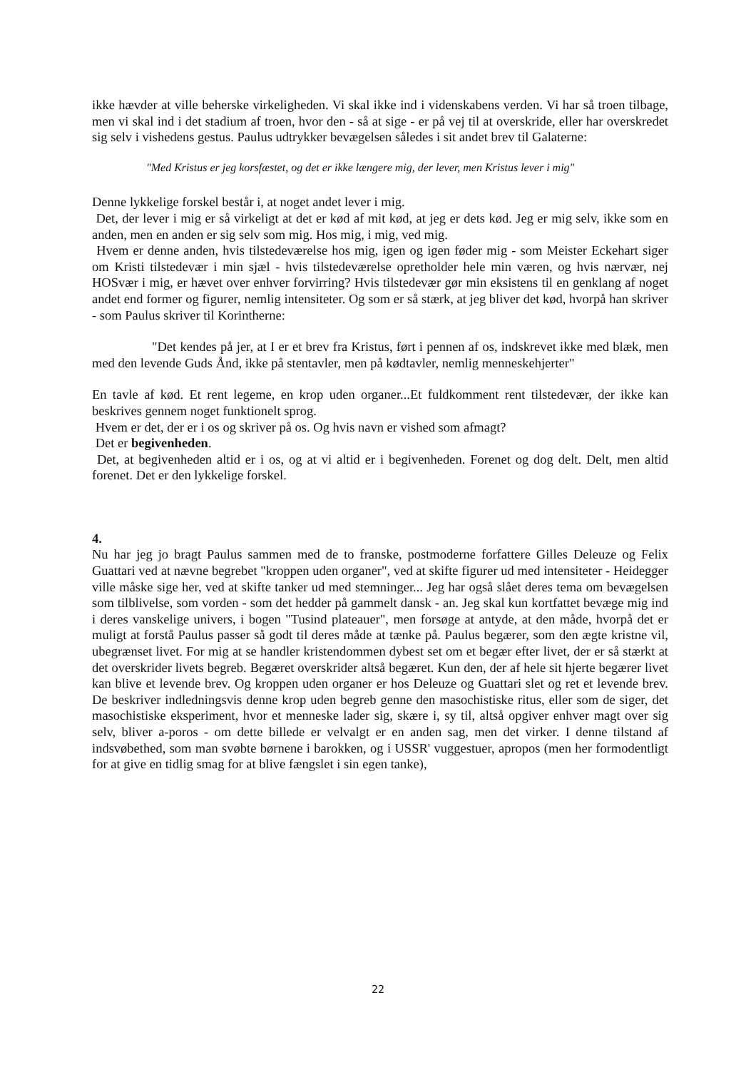ikke hævder at ville beherske virkeligheden. Vi skal ikke ind i videnskabens verden. Vi har så troen tilbage, men vi skal ind i det stadium af troen, hvor den - så at sige - er på vej til at overskride, eller har overskredet sig selv i vishedens gestus. Paulus udtrykker bevægelsen således i sit andet brev til Galaterne:
"Med Kristus er jeg korsfæstet, og det er ikke længere mig, der lever, men Kristus lever i mig"
Denne lykkelige forskel består i, at noget andet lever i mig.
Det, der lever i mig er så virkeligt at det er kød af mit kød, at jeg er dets kød. Jeg er mig selv, ikke som en anden, men en anden er sig selv som mig. Hos mig, i mig, ved mig.
Hvem er denne anden, hvis tilstedeværelse hos mig, igen og igen føder mig - som Meister Eckehart siger om Kristi tilstedevær i min sjæl - hvis tilstedeværelse opretholder hele min væren, og hvis nærvær, nej HOSvær i mig, er hævet over enhver forvirring? Hvis tilstedevær gør min eksistens til en genklang af noget andet end former og figurer, nemlig intensiteter. Og som er så stærk, at jeg bliver det kød, hvorpå han skriver - som Paulus skriver til Korintherne:
"Det kendes på jer, at I er et brev fra Kristus, ført i pennen af os, indskrevet ikke med blæk, men med den levende Guds Ånd, ikke på stentavler, men på kødtavler, nemlig menneskehjerter"
En tavle af kød. Et rent legeme, en krop uden organer...Et fuldkomment rent tilstedevær, der ikke kan beskrives gennem noget funktionelt sprog.
Hvem er det, der er i os og skriver på os. Og hvis navn er vished som afmagt?
Det er begivenheden.
Det, at begivenheden altid er i os, og at vi altid er i begivenheden. Forenet og dog delt. Delt, men altid forenet. Det er den lykkelige forskel.
4.
Nu har jeg jo bragt Paulus sammen med de to franske, postmoderne forfattere Gilles Deleuze og Felix Guattari ved at nævne begrebet "kroppen uden organer", ved at skifte figurer ud med intensiteter - Heidegger ville måske sige her, ved at skifte tanker ud med stemninger... Jeg har også slået deres tema om bevægelsen som tilblivelse, som vorden - som det hedder på gammelt dansk - an. Jeg skal kun kortfattet bevæge mig ind i deres vanskelige univers, i bogen "Tusind plateauer", men forsøge at antyde, at den måde, hvorpå det er muligt at forstå Paulus passer så godt til deres måde at tænke på. Paulus begærer, som den ægte kristne vil, ubegrænset livet. For mig at se handler kristendommen dybest set om et begær efter livet, der er så stærkt at det overskrider livets begreb. Begæret overskrider altså begæret. Kun den, der af hele sit hjerte begærer livet kan blive et levende brev. Og kroppen uden organer er hos Deleuze og Guattari slet og ret et levende brev. De beskriver indledningsvis denne krop uden begreb genne den masochistiske ritus, eller som de siger, det masochistiske eksperiment, hvor et menneske lader sig, skære i, sy til, altså opgiver enhver magt over sig selv, bliver a-poros - om dette billede er velvalgt er en anden sag, men det virker. I denne tilstand af indsvøbethed, som man svøbte børnene i barokken, og i USSR' vuggestuer, apropos (men her formodentligt for at give en tidlig smag for at blive fængslet i sin egen tanke),
22